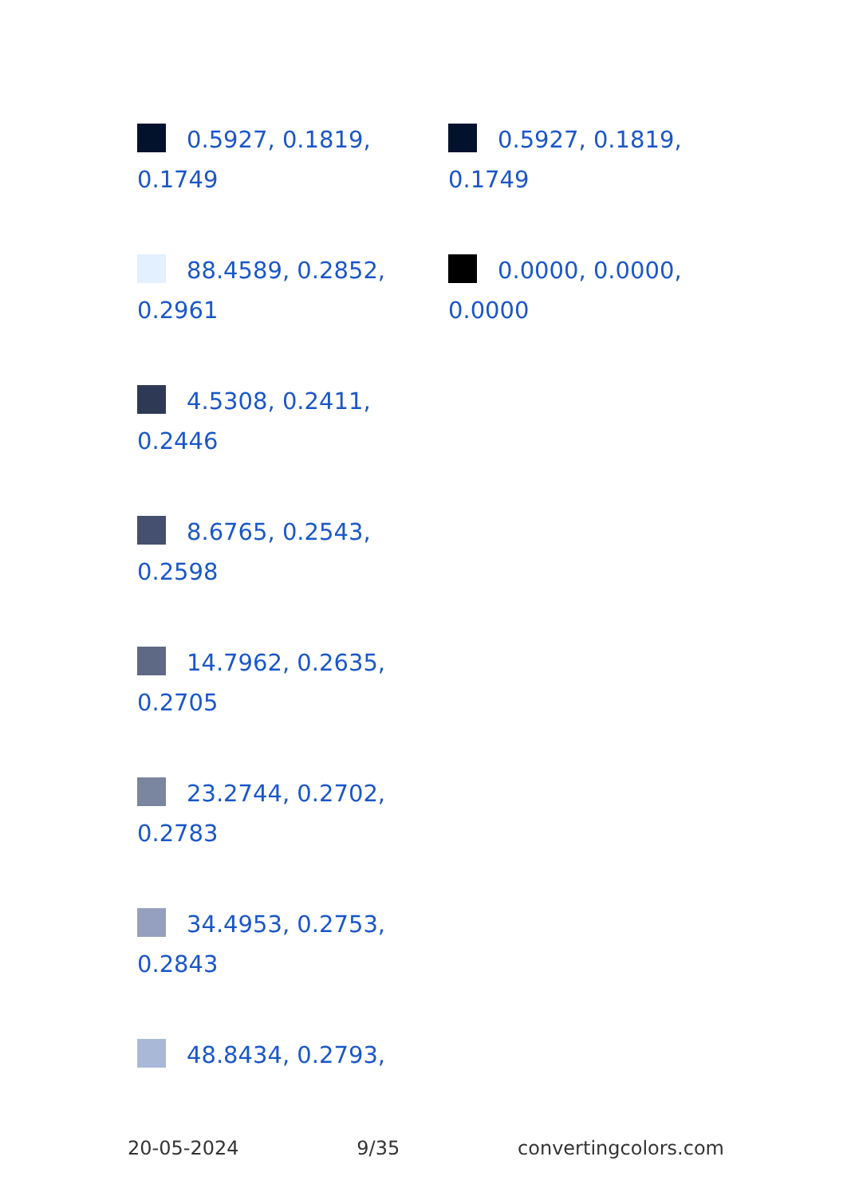0.5927, 0.1819,
0.1749
88.4589, 0.2852,
0.2961
4.5308, 0.2411,
0.2446
8.6765, 0.2543,
0.2598
14.7962, 0.2635,
0.2705
23.2744, 0.2702,
0.2783
34.4953, 0.2753,
0.2843
48.8434, 0.2793,
0.5927, 0.1819,
0.1749
0.0000, 0.0000,
0.0000
20-05-2024 9/35 convertingcolors.com